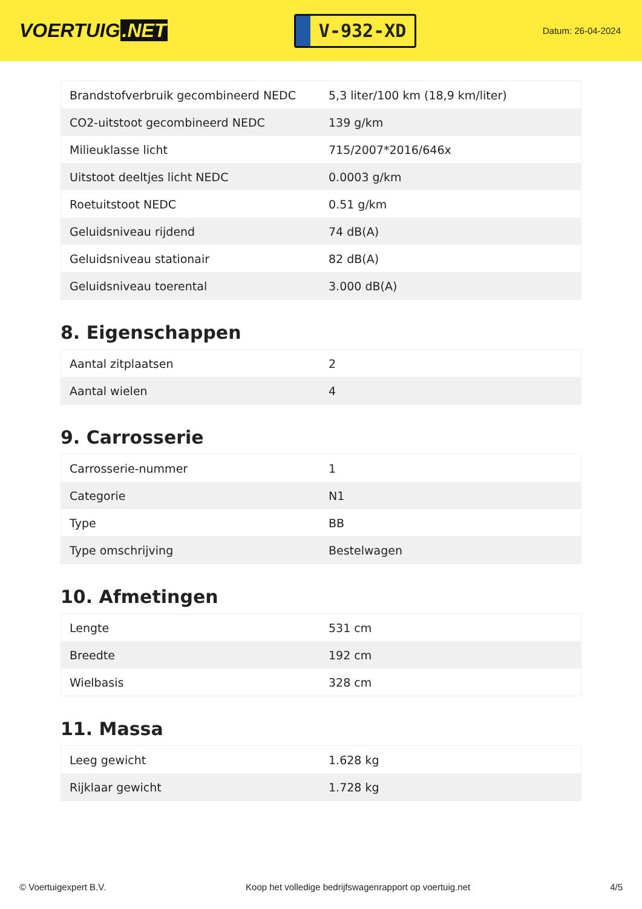VOERTUIG.NET
V-932-XD
Datum: 26-04-2024
| Brandstofverbruik gecombineerd NEDC | 5,3 liter/100 km (18,9 km/liter) |
| CO2-uitstoot gecombineerd NEDC | 139 g/km |
| Milieuklasse licht | 715/2007*2016/646x |
| Uitstoot deeltjes licht NEDC | 0.0003 g/km |
| Roetuitstoot NEDC | 0.51 g/km |
| Geluidsniveau rijdend | 74 dB(A) |
| Geluidsniveau stationair | 82 dB(A) |
| Geluidsniveau toerental | 3.000 dB(A) |
8. Eigenschappen
| Aantal zitplaatsen | 2 |
| Aantal wielen | 4 |
9. Carrosserie
| Carrosserie-nummer | 1 |
| Categorie | N1 |
| Type | BB |
| Type omschrijving | Bestelwagen |
10. Afmetingen
| Lengte | 531 cm |
| Breedte | 192 cm |
| Wielbasis | 328 cm |
11. Massa
| Leeg gewicht | 1.628 kg |
| Rijklaar gewicht | 1.728 kg |
© Voertuigexpert B.V. Koop het volledige bedrijfswagenrapport op voertuig.net 4/5